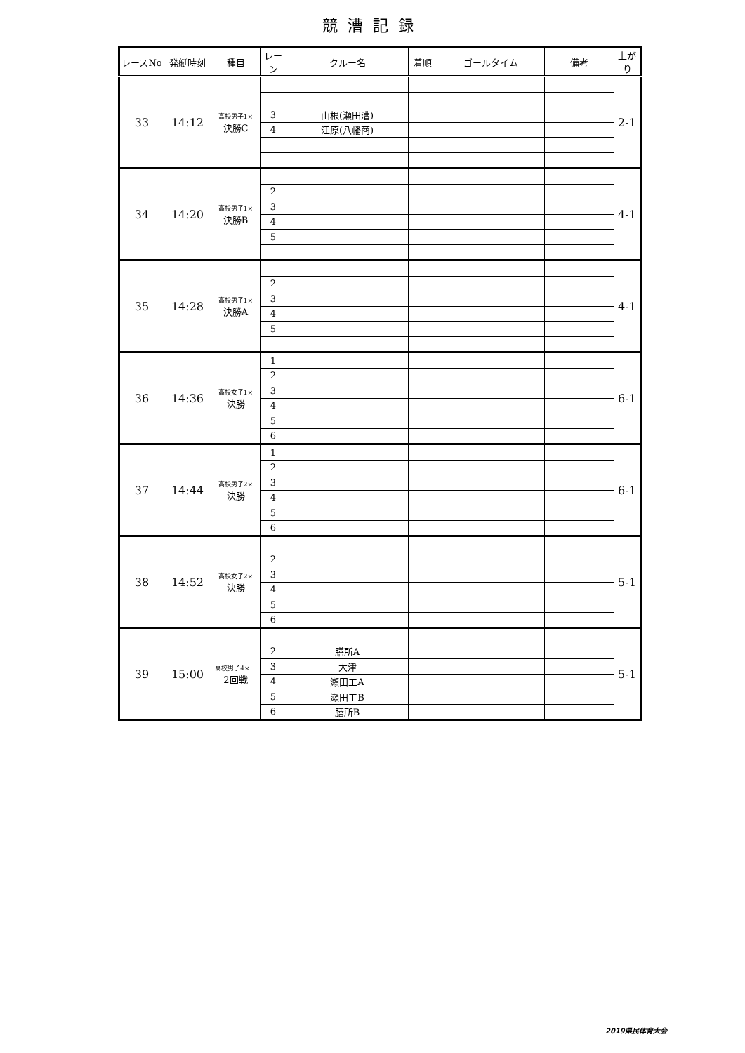競漕記録
| レースNo | 発艇時刻 | 種目 | レーン | クルー名 | 着順 | ゴールタイム | 備考 | 上がり |
| --- | --- | --- | --- | --- | --- | --- | --- | --- |
| 33 | 14:12 | 高校男子1× 決勝C | | | | | | 2-1 |
| | | | 3 | 山根(瀬田漕) | | | | |
| | | | 4 | 江原(八幡商) | | | | |
| 34 | 14:20 | 高校男子1× 決勝B | | | | | | 4-1 |
| | | | 2 | | | | | |
| | | | 3 | | | | | |
| | | | 4 | | | | | |
| | | | 5 | | | | | |
| 35 | 14:28 | 高校男子1× 決勝A | | | | | | 4-1 |
| | | | 2 | | | | | |
| | | | 3 | | | | | |
| | | | 4 | | | | | |
| | | | 5 | | | | | |
| 36 | 14:36 | 高校女子1× 決勝 | 1 | | | | | 6-1 |
| | | | 2 | | | | | |
| | | | 3 | | | | | |
| | | | 4 | | | | | |
| | | | 5 | | | | | |
| | | | 6 | | | | | |
| 37 | 14:44 | 高校男子2× 決勝 | 1 | | | | | 6-1 |
| | | | 2 | | | | | |
| | | | 3 | | | | | |
| | | | 4 | | | | | |
| | | | 5 | | | | | |
| | | | 6 | | | | | |
| 38 | 14:52 | 高校女子2× 決勝 | | | | | | 5-1 |
| | | | 2 | | | | | |
| | | | 3 | | | | | |
| | | | 4 | | | | | |
| | | | 5 | | | | | |
| | | | 6 | | | | | |
| 39 | 15:00 | 高校男子4×＋ 2回戦 | | | | | | 5-1 |
| | | | 2 | 膳所A | | | | |
| | | | 3 | 大津 | | | | |
| | | | 4 | 瀬田工A | | | | |
| | | | 5 | 瀬田工B | | | | |
| | | | 6 | 膳所B | | | | |
2019県民体育大会